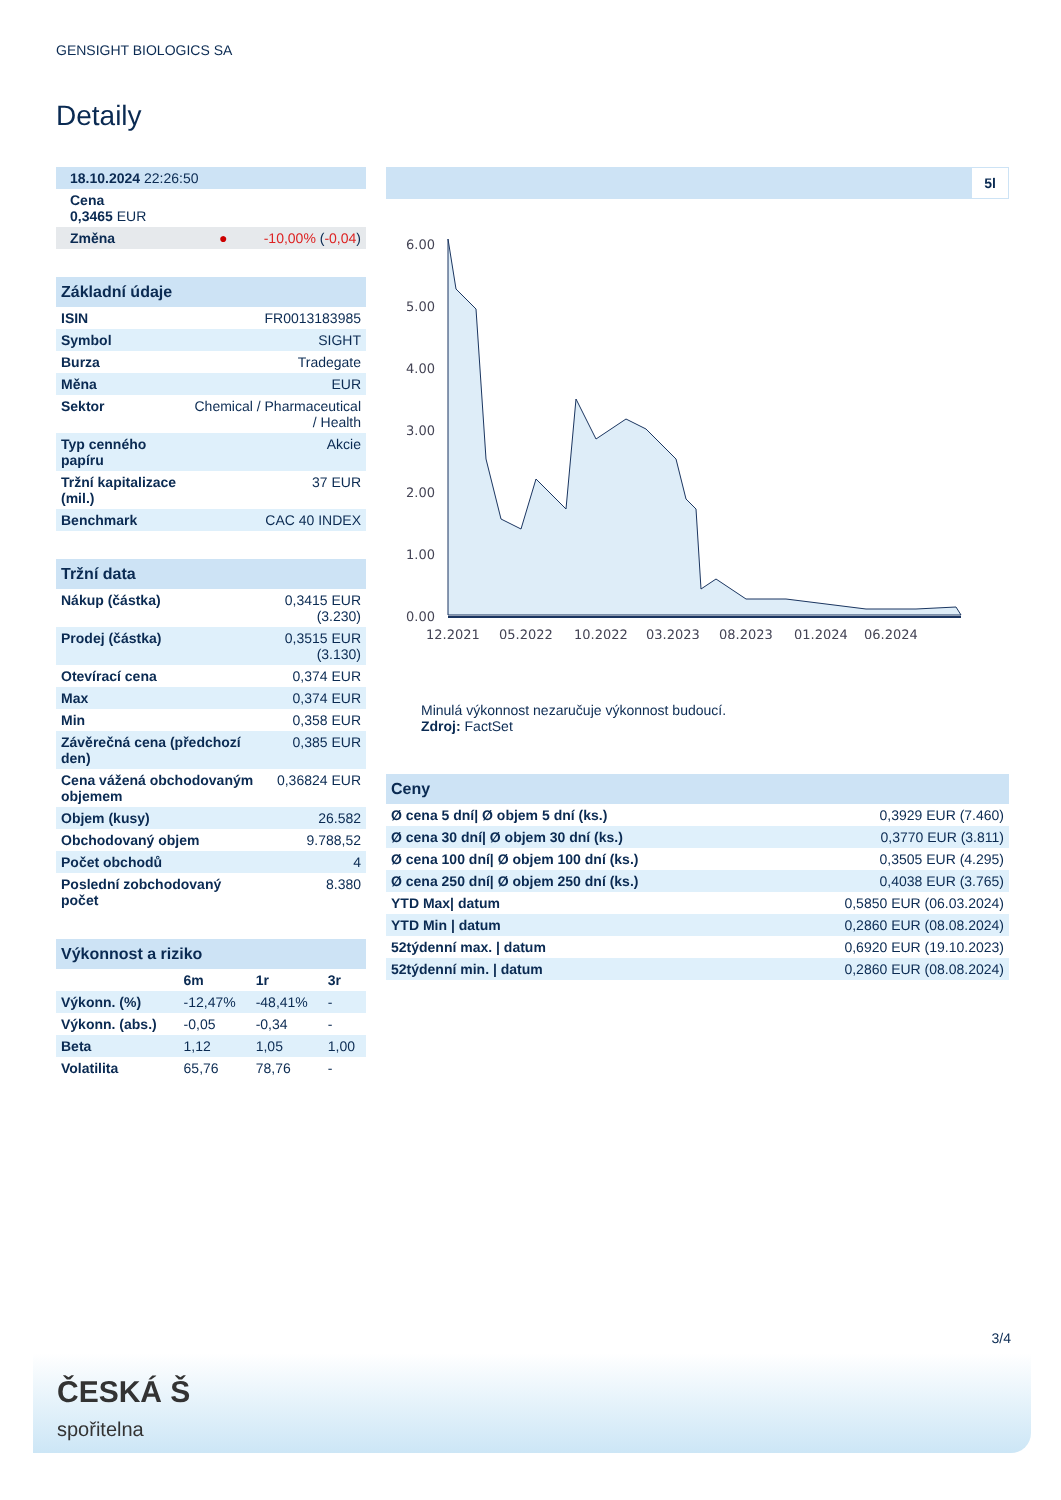GENSIGHT BIOLOGICS SA
Detaily
| 18.10.2024 22:26:50 |
| Cena 0,3465 EUR |
| Změna ● -10,00% ( -0,04 ) |
| Základní údaje | |
| ISIN | FR0013183985 |
| Symbol | SIGHT |
| Burza | Tradegate |
| Měna | EUR |
| Sektor | Chemical / Pharmaceutical / Health |
| Typ cenného papíru | Akcie |
| Tržní kapitalizace (mil.) | 37 EUR |
| Benchmark | CAC 40 INDEX |
| Tržní data | |
| Nákup (částka) | 0,3415 EUR (3.230) |
| Prodej (částka) | 0,3515 EUR (3.130) |
| Otevírací cena | 0,374 EUR |
| Max | 0,374 EUR |
| Min | 0,358 EUR |
| Závěrečná cena (předchozí den) | 0,385 EUR |
| Cena vážená obchodovaným objemem | 0,36824 EUR |
| Objem (kusy) | 26.582 |
| Obchodovaný objem | 9.788,52 |
| Počet obchodů | 4 |
| Poslední zobchodovaný počet | 8.380 |
| Výkonnost a riziko | | | |
| | 6m | 1r | 3r |
| Výkonn. (%) | -12,47% | -48,41% | - |
| Výkonn. (abs.) | -0,05 | -0,34 | - |
| Beta | 1,12 | 1,05 | 1,00 |
| Volatilita | 65,76 | 78,76 | - |
5l
6.00
5.00
4.00
3.00
2.00
1.00
0.00
12.2021
05.2022
10.2022
03.2023
08.2023
01.2024
06.2024
Minulá výkonnost nezaručuje výkonnost budoucí.
Zdroj: FactSet
| Ceny | |
| Ø cena 5 dní/ Ø objem 5 dní (ks.) | 0,3929 EUR (7.460) |
| Ø cena 30 dní/ Ø objem 30 dní (ks.) | 0,3770 EUR (3.811) |
| Ø cena 100 dní/ Ø objem 100 dní (ks.) | 0,3505 EUR (4.295) |
| Ø cena 250 dní/ Ø objem 250 dní (ks.) | 0,4038 EUR (3.765) |
| YTD Max/ datum | 0,5850 EUR (06.03.2024) |
| YTD Min / datum | 0,2860 EUR (08.08.2024) |
| 52týdenní max. / datum | 0,6920 EUR (19.10.2023) |
| 52týdenní min. / datum | 0,2860 EUR (08.08.2024) |
3/4
ČESKÁ Š
spořitelna